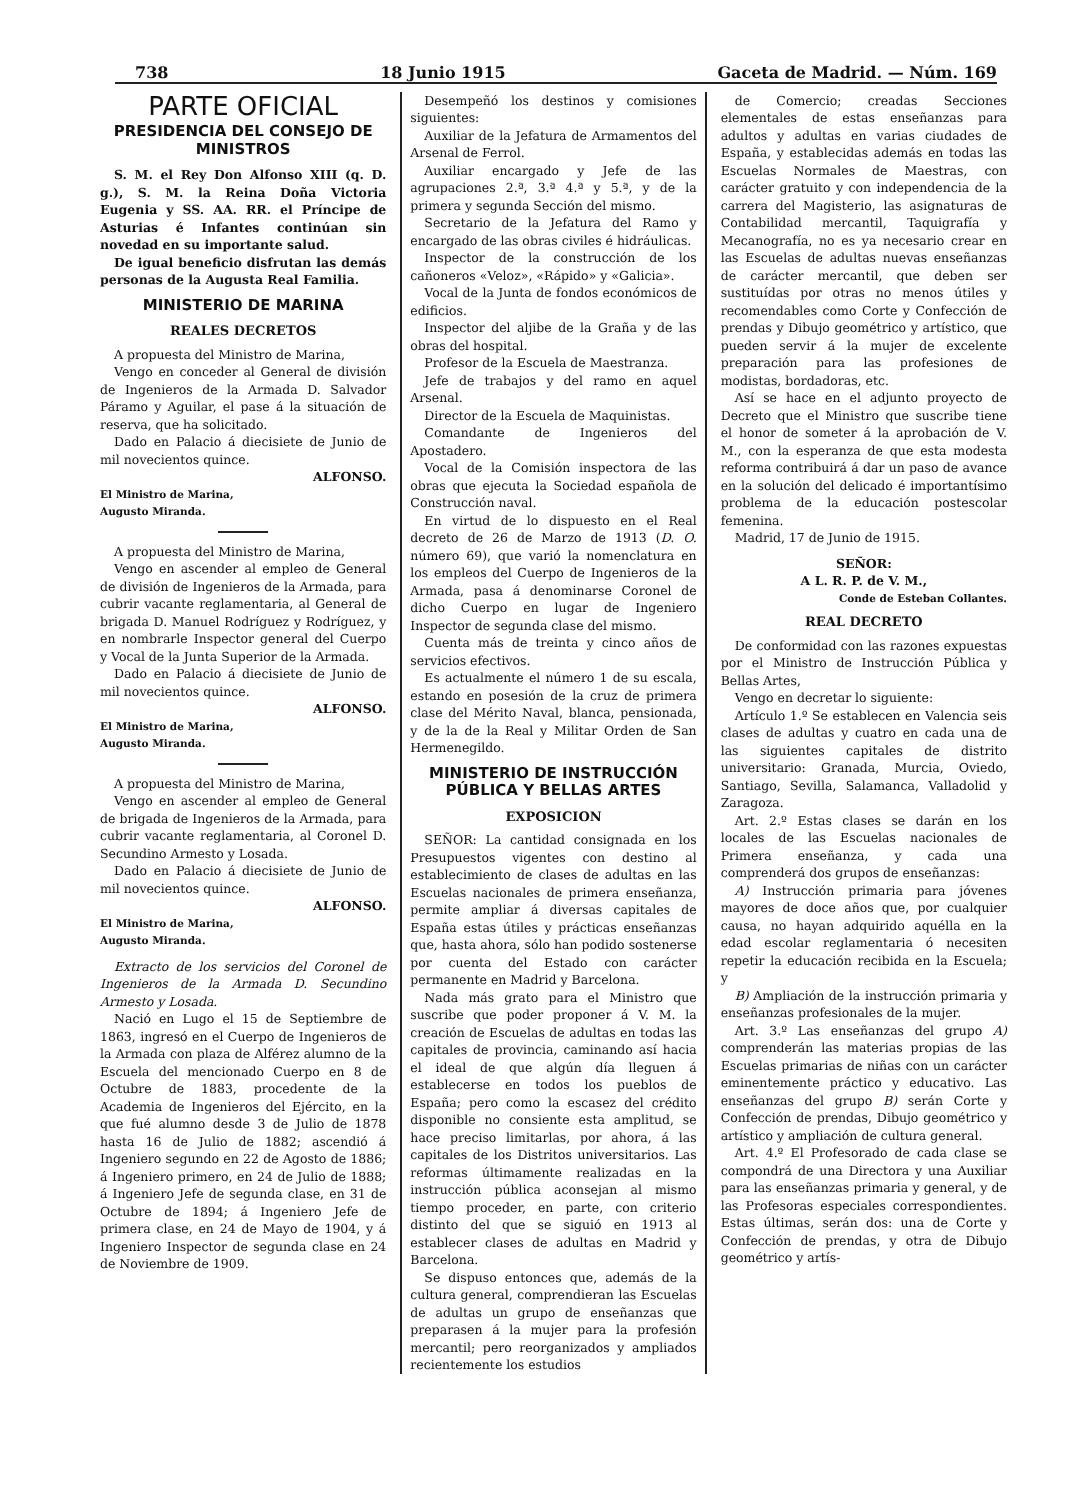738 18 Junio 1915 Gaceta de Madrid. — Núm. 169
PARTE OFICIAL
PRESIDENCIA DEL CONSEJO DE MINISTROS
S. M. el Rey Don Alfonso XIII (q. D. g.), S. M. la Reina Doña Victoria Eugenia y SS. AA. RR. el Príncipe de Asturias é Infantes continúan sin novedad en su importante salud.
De igual beneficio disfrutan las demás personas de la Augusta Real Familia.
MINISTERIO DE MARINA
REALES DECRETOS
A propuesta del Ministro de Marina,
Vengo en conceder al General de división de Ingenieros de la Armada D. Salvador Páramo y Aguilar, el pase á la situación de reserva, que ha solicitado.
Dado en Palacio á diecisiete de Junio de mil novecientos quince.
ALFONSO.
El Ministro de Marina,
Augusto Miranda.
A propuesta del Ministro de Marina,
Vengo en ascender al empleo de General de división de Ingenieros de la Armada, para cubrir vacante reglamentaria, al General de brigada D. Manuel Rodríguez y Rodríguez, y en nombrarle Inspector general del Cuerpo y Vocal de la Junta Superior de la Armada.
Dado en Palacio á diecisiete de Junio de mil novecientos quince.
ALFONSO.
El Ministro de Marina,
Augusto Miranda.
A propuesta del Ministro de Marina,
Vengo en ascender al empleo de General de brigada de Ingenieros de la Armada, para cubrir vacante reglamentaria, al Coronel D. Secundino Armesto y Losada.
Dado en Palacio á diecisiete de Junio de mil novecientos quince.
ALFONSO.
El Ministro de Marina,
Augusto Miranda.
Extracto de los servicios del Coronel de Ingenieros de la Armada D. Secundino Armesto y Losada.
Nació en Lugo el 15 de Septiembre de 1863, ingresó en el Cuerpo de Ingenieros de la Armada con plaza de Alférez alumno de la Escuela del mencionado Cuerpo en 8 de Octubre de 1883, procedente de la Academia de Ingenieros del Ejército, en la que fué alumno desde 3 de Julio de 1878 hasta 16 de Julio de 1882; ascendió á Ingeniero segundo en 22 de Agosto de 1886; á Ingeniero primero, en 24 de Julio de 1888; á Ingeniero Jefe de segunda clase, en 31 de Octubre de 1894; á Ingeniero Jefe de primera clase, en 24 de Mayo de 1904, y á Ingeniero Inspector de segunda clase en 24 de Noviembre de 1909.
Desempeñó los destinos y comisiones siguientes:
Auxiliar de la Jefatura de Armamentos del Arsenal de Ferrol.
Auxiliar encargado y Jefe de las agrupaciones 2.ª, 3.ª 4.ª y 5.ª, y de la primera y segunda Sección del mismo.
Secretario de la Jefatura del Ramo y encargado de las obras civiles é hidráulicas.
Inspector de la construcción de los cañoneros «Veloz», «Rápido» y «Galicia».
Vocal de la Junta de fondos económicos de edificios.
Inspector del aljibe de la Graña y de las obras del hospital.
Profesor de la Escuela de Maestranza.
Jefe de trabajos y del ramo en aquel Arsenal.
Director de la Escuela de Maquinistas.
Comandante de Ingenieros del Apostadero.
Vocal de la Comisión inspectora de las obras que ejecuta la Sociedad española de Construcción naval.
En virtud de lo dispuesto en el Real decreto de 26 de Marzo de 1913 (D. O. número 69), que varió la nomenclatura en los empleos del Cuerpo de Ingenieros de la Armada, pasa á denominarse Coronel de dicho Cuerpo en lugar de Ingeniero Inspector de segunda clase del mismo.
Cuenta más de treinta y cinco años de servicios efectivos.
Es actualmente el número 1 de su escala, estando en posesión de la cruz de primera clase del Mérito Naval, blanca, pensionada, y de la de la Real y Militar Orden de San Hermenegildo.
MINISTERIO DE INSTRUCCIÓN PÚBLICA Y BELLAS ARTES
EXPOSICION
SEÑOR: La cantidad consignada en los Presupuestos vigentes con destino al establecimiento de clases de adultas en las Escuelas nacionales de primera enseñanza, permite ampliar á diversas capitales de España estas útiles y prácticas enseñanzas que, hasta ahora, sólo han podido sostenerse por cuenta del Estado con carácter permanente en Madrid y Barcelona.
Nada más grato para el Ministro que suscribe que poder proponer á V. M. la creación de Escuelas de adultas en todas las capitales de provincia, caminando así hacia el ideal de que algún día lleguen á establecerse en todos los pueblos de España; pero como la escasez del crédito disponible no consiente esta amplitud, se hace preciso limitarlas, por ahora, á las capitales de los Distritos universitarios. Las reformas últimamente realizadas en la instrucción pública aconsejan al mismo tiempo proceder, en parte, con criterio distinto del que se siguió en 1913 al establecer clases de adultas en Madrid y Barcelona.
Se dispuso entonces que, además de la cultura general, comprendieran las Escuelas de adultas un grupo de enseñanzas que preparasen á la mujer para la profesión mercantil; pero reorganizados y ampliados recientemente los estudios
de Comercio; creadas Secciones elementales de estas enseñanzas para adultos y adultas en varias ciudades de España, y establecidas además en todas las Escuelas Normales de Maestras, con carácter gratuito y con independencia de la carrera del Magisterio, las asignaturas de Contabilidad mercantil, Taquigrafía y Mecanografía, no es ya necesario crear en las Escuelas de adultas nuevas enseñanzas de carácter mercantil, que deben ser sustituídas por otras no menos útiles y recomendables como Corte y Confección de prendas y Dibujo geométrico y artístico, que pueden servir á la mujer de excelente preparación para las profesiones de modistas, bordadoras, etc.
Así se hace en el adjunto proyecto de Decreto que el Ministro que suscribe tiene el honor de someter á la aprobación de V. M., con la esperanza de que esta modesta reforma contribuirá á dar un paso de avance en la solución del delicado é importantísimo problema de la educación postescolar femenina.
Madrid, 17 de Junio de 1915.
SEÑOR:
A L. R. P. de V. M.,
Conde de Esteban Collantes.
REAL DECRETO
De conformidad con las razones expuestas por el Ministro de Instrucción Pública y Bellas Artes,
Vengo en decretar lo siguiente:
Artículo 1.º Se establecen en Valencia seis clases de adultas y cuatro en cada una de las siguientes capitales de distrito universitario: Granada, Murcia, Oviedo, Santiago, Sevilla, Salamanca, Valladolid y Zaragoza.
Art. 2.º Estas clases se darán en los locales de las Escuelas nacionales de Primera enseñanza, y cada una comprenderá dos grupos de enseñanzas:
A) Instrucción primaria para jóvenes mayores de doce años que, por cualquier causa, no hayan adquirido aquélla en la edad escolar reglamentaria ó necesiten repetir la educación recibida en la Escuela; y
B) Ampliación de la instrucción primaria y enseñanzas profesionales de la mujer.
Art. 3.º Las enseñanzas del grupo A) comprenderán las materias propias de las Escuelas primarias de niñas con un carácter eminentemente práctico y educativo. Las enseñanzas del grupo B) serán Corte y Confección de prendas, Dibujo geométrico y artístico y ampliación de cultura general.
Art. 4.º El Profesorado de cada clase se compondrá de una Directora y una Auxiliar para las enseñanzas primaria y general, y de las Profesoras especiales correspondientes. Estas últimas, serán dos: una de Corte y Confección de prendas, y otra de Dibujo geométrico y artís-